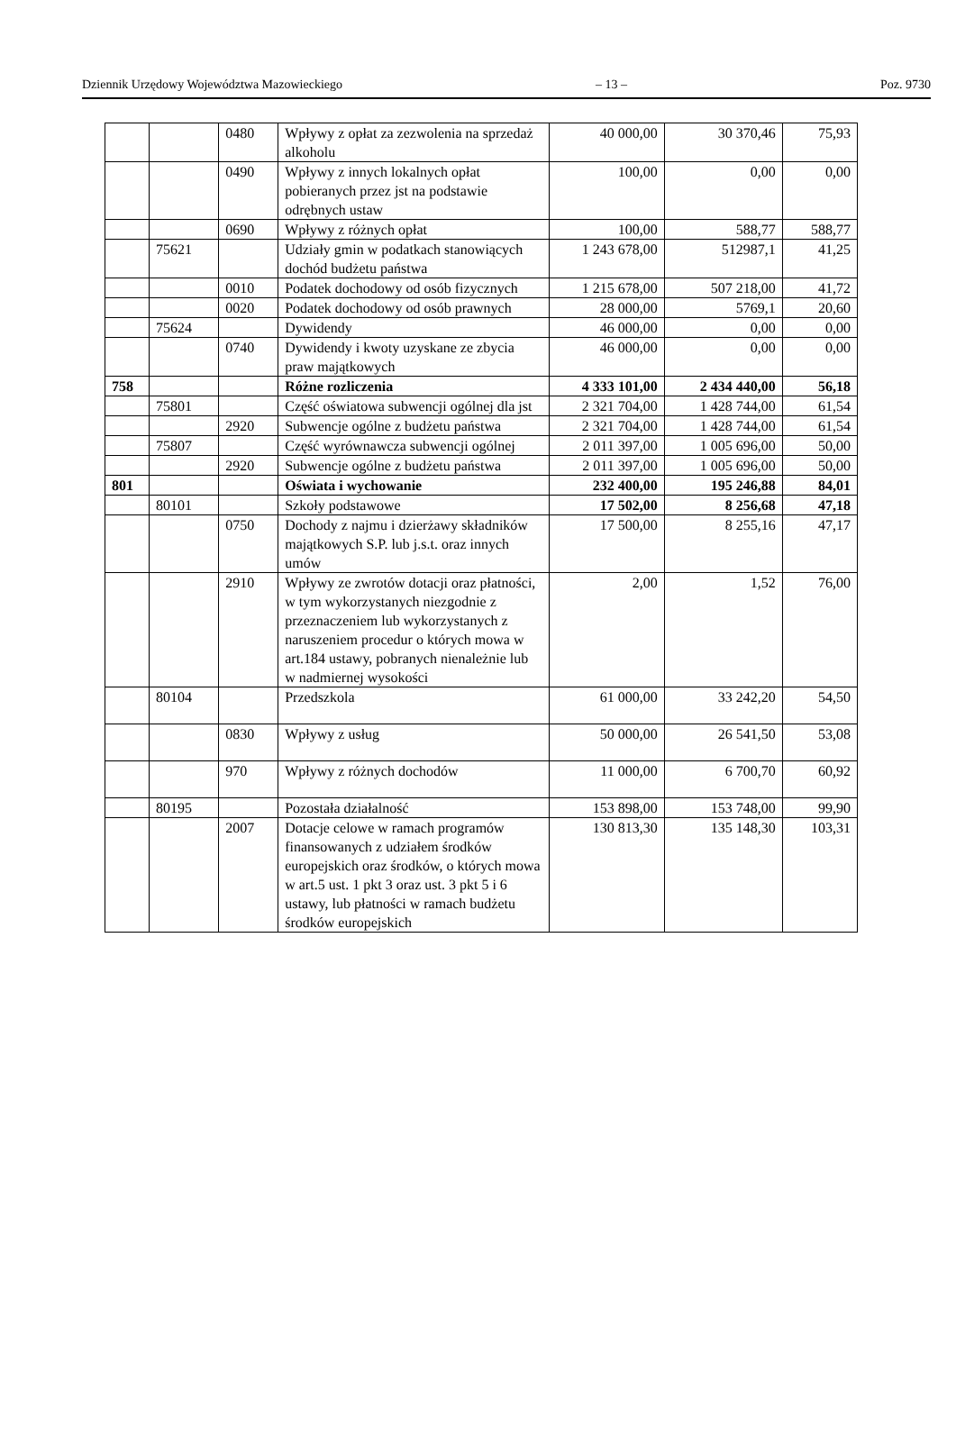Dziennik Urzędowy Województwa Mazowieckiego – 13 – Poz. 9730
| | | 0480 | Wpływy z opłat za zezwolenia na sprzedaż alkoholu | 40 000,00 | 30 370,46 | 75,93 |
| | | 0490 | Wpływy z innych lokalnych opłat pobieranych przez jst na podstawie odrębnych ustaw | 100,00 | 0,00 | 0,00 |
| | | 0690 | Wpływy z różnych opłat | 100,00 | 588,77 | 588,77 |
| | 75621 | | Udziały gmin w podatkach stanowiących dochód budżetu państwa | 1 243 678,00 | 512987,1 | 41,25 |
| | | 0010 | Podatek dochodowy od osób fizycznych | 1 215 678,00 | 507 218,00 | 41,72 |
| | | 0020 | Podatek dochodowy od osób prawnych | 28 000,00 | 5769,1 | 20,60 |
| | 75624 | | Dywidendy | 46 000,00 | 0,00 | 0,00 |
| | | 0740 | Dywidendy i kwoty uzyskane ze zbycia praw majątkowych | 46 000,00 | 0,00 | 0,00 |
| 758 | | | Różne rozliczenia | 4 333 101,00 | 2 434 440,00 | 56,18 |
| | 75801 | | Część oświatowa subwencji ogólnej dla jst | 2 321 704,00 | 1 428 744,00 | 61,54 |
| | | 2920 | Subwencje ogólne z budżetu państwa | 2 321 704,00 | 1 428 744,00 | 61,54 |
| | 75807 | | Część wyrównawcza subwencji ogólnej | 2 011 397,00 | 1 005 696,00 | 50,00 |
| | | 2920 | Subwencje ogólne z budżetu państwa | 2 011 397,00 | 1 005 696,00 | 50,00 |
| 801 | | | Oświata i wychowanie | 232 400,00 | 195 246,88 | 84,01 |
| | 80101 | | Szkoły podstawowe | 17 502,00 | 8 256,68 | 47,18 |
| | | 0750 | Dochody z najmu i dzierżawy składników majątkowych S.P. lub j.s.t. oraz innych umów | 17 500,00 | 8 255,16 | 47,17 |
| | | 2910 | Wpływy ze zwrotów dotacji oraz płatności, w tym wykorzystanych niezgodnie z przeznaczeniem lub wykorzystanych z naruszeniem procedur o których mowa w art.184 ustawy, pobranych nienależnie lub w nadmiernej wysokości | 2,00 | 1,52 | 76,00 |
| | 80104 | | Przedszkola | 61 000,00 | 33 242,20 | 54,50 |
| | | 0830 | Wpływy z usług | 50 000,00 | 26 541,50 | 53,08 |
| | | 970 | Wpływy z różnych dochodów | 11 000,00 | 6 700,70 | 60,92 |
| | 80195 | | Pozostała działalność | 153 898,00 | 153 748,00 | 99,90 |
| | | 2007 | Dotacje celowe w ramach programów finansowanych z udziałem środków europejskich oraz środków, o których mowa w art.5 ust. 1 pkt 3 oraz ust. 3 pkt 5 i 6 ustawy, lub płatności w ramach budżetu środków europejskich | 130 813,30 | 135 148,30 | 103,31 |